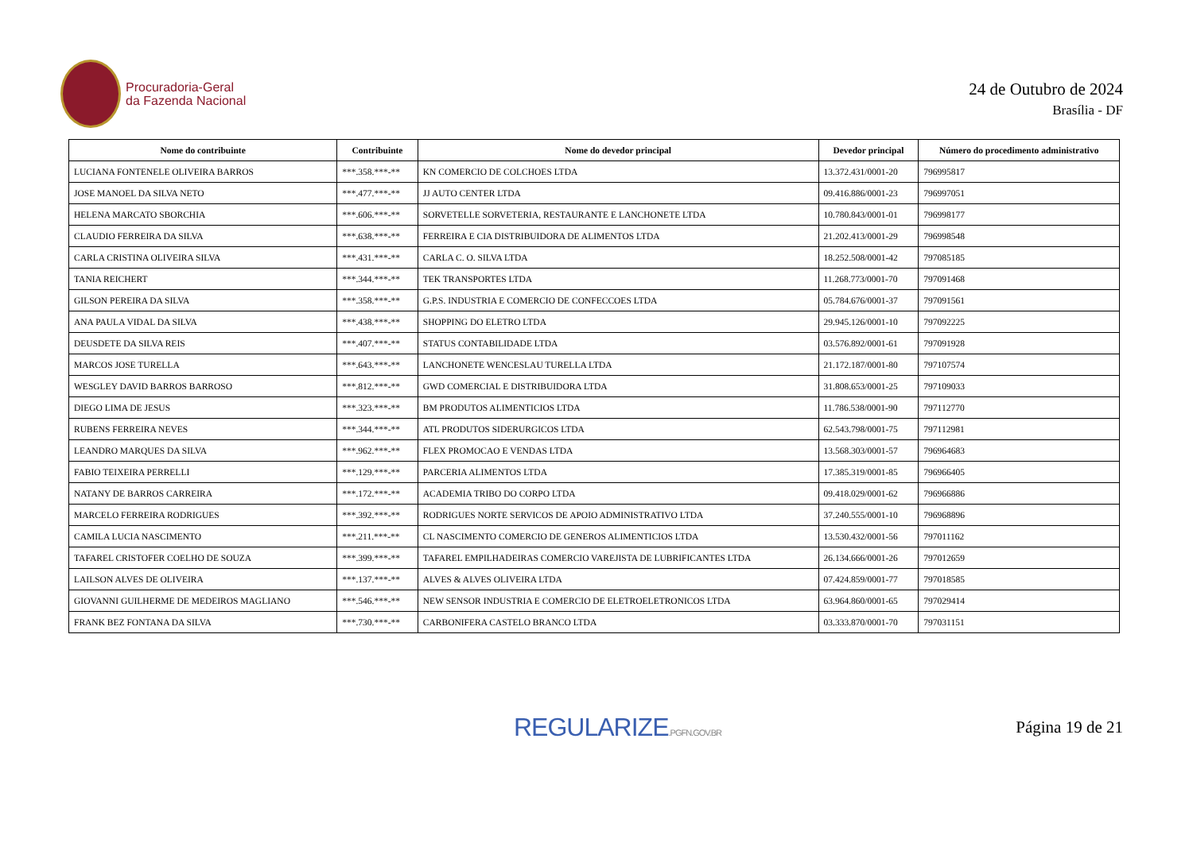Procuradoria-Geral
da Fazenda Nacional
24 de Outubro de 2024
Brasília - DF
| Nome do contribuinte | Contribuinte | Nome do devedor principal | Devedor principal | Número do procedimento administrativo |
| --- | --- | --- | --- | --- |
| LUCIANA FONTENELE OLIVEIRA BARROS | ***.358.***-** | KN COMERCIO DE COLCHOES LTDA | 13.372.431/0001-20 | 796995817 |
| JOSE MANOEL DA SILVA NETO | ***.477.***-** | JJ AUTO CENTER LTDA | 09.416.886/0001-23 | 796997051 |
| HELENA MARCATO SBORCHIA | ***.606.***-** | SORVETELLE SORVETERIA, RESTAURANTE E LANCHONETE LTDA | 10.780.843/0001-01 | 796998177 |
| CLAUDIO FERREIRA DA SILVA | ***.638.***-** | FERREIRA E CIA DISTRIBUIDORA DE ALIMENTOS LTDA | 21.202.413/0001-29 | 796998548 |
| CARLA CRISTINA OLIVEIRA SILVA | ***.431.***-** | CARLA C. O. SILVA LTDA | 18.252.508/0001-42 | 797085185 |
| TANIA REICHERT | ***.344.***-** | TEK TRANSPORTES LTDA | 11.268.773/0001-70 | 797091468 |
| GILSON PEREIRA DA SILVA | ***.358.***-** | G.P.S. INDUSTRIA E COMERCIO DE CONFECCOES LTDA | 05.784.676/0001-37 | 797091561 |
| ANA PAULA VIDAL DA SILVA | ***.438.***-** | SHOPPING DO ELETRO LTDA | 29.945.126/0001-10 | 797092225 |
| DEUSDETE DA SILVA REIS | ***.407.***-** | STATUS CONTABILIDADE LTDA | 03.576.892/0001-61 | 797091928 |
| MARCOS JOSE TURELLA | ***.643.***-** | LANCHONETE WENCESLAU TURELLA LTDA | 21.172.187/0001-80 | 797107574 |
| WESGLEY DAVID BARROS BARROSO | ***.812.***-** | GWD COMERCIAL E DISTRIBUIDORA LTDA | 31.808.653/0001-25 | 797109033 |
| DIEGO LIMA DE JESUS | ***.323.***-** | BM PRODUTOS ALIMENTICIOS LTDA | 11.786.538/0001-90 | 797112770 |
| RUBENS FERREIRA NEVES | ***.344.***-** | ATL PRODUTOS SIDERURGICOS LTDA | 62.543.798/0001-75 | 797112981 |
| LEANDRO MARQUES DA SILVA | ***.962.***-** | FLEX PROMOCAO E VENDAS LTDA | 13.568.303/0001-57 | 796964683 |
| FABIO TEIXEIRA PERRELLI | ***.129.***-** | PARCERIA ALIMENTOS LTDA | 17.385.319/0001-85 | 796966405 |
| NATANY DE BARROS CARREIRA | ***.172.***-** | ACADEMIA TRIBO DO CORPO LTDA | 09.418.029/0001-62 | 796966886 |
| MARCELO FERREIRA RODRIGUES | ***.392.***-** | RODRIGUES NORTE SERVICOS DE APOIO ADMINISTRATIVO LTDA | 37.240.555/0001-10 | 796968896 |
| CAMILA LUCIA NASCIMENTO | ***.211.***-** | CL NASCIMENTO COMERCIO DE GENEROS ALIMENTICIOS LTDA | 13.530.432/0001-56 | 797011162 |
| TAFAREL CRISTOFER COELHO DE SOUZA | ***.399.***-** | TAFAREL EMPILHADEIRAS COMERCIO VAREJISTA DE LUBRIFICANTES LTDA | 26.134.666/0001-26 | 797012659 |
| LAILSON ALVES DE OLIVEIRA | ***.137.***-** | ALVES & ALVES OLIVEIRA LTDA | 07.424.859/0001-77 | 797018585 |
| GIOVANNI GUILHERME DE MEDEIROS MAGLIANO | ***.546.***-** | NEW SENSOR INDUSTRIA E COMERCIO DE ELETROELETRONICOS LTDA | 63.964.860/0001-65 | 797029414 |
| FRANK BEZ FONTANA DA SILVA | ***.730.***-** | CARBONIFERA CASTELO BRANCO LTDA | 03.333.870/0001-70 | 797031151 |
REGULARIZE.PGFN.GOV.BR
Página 19 de 21